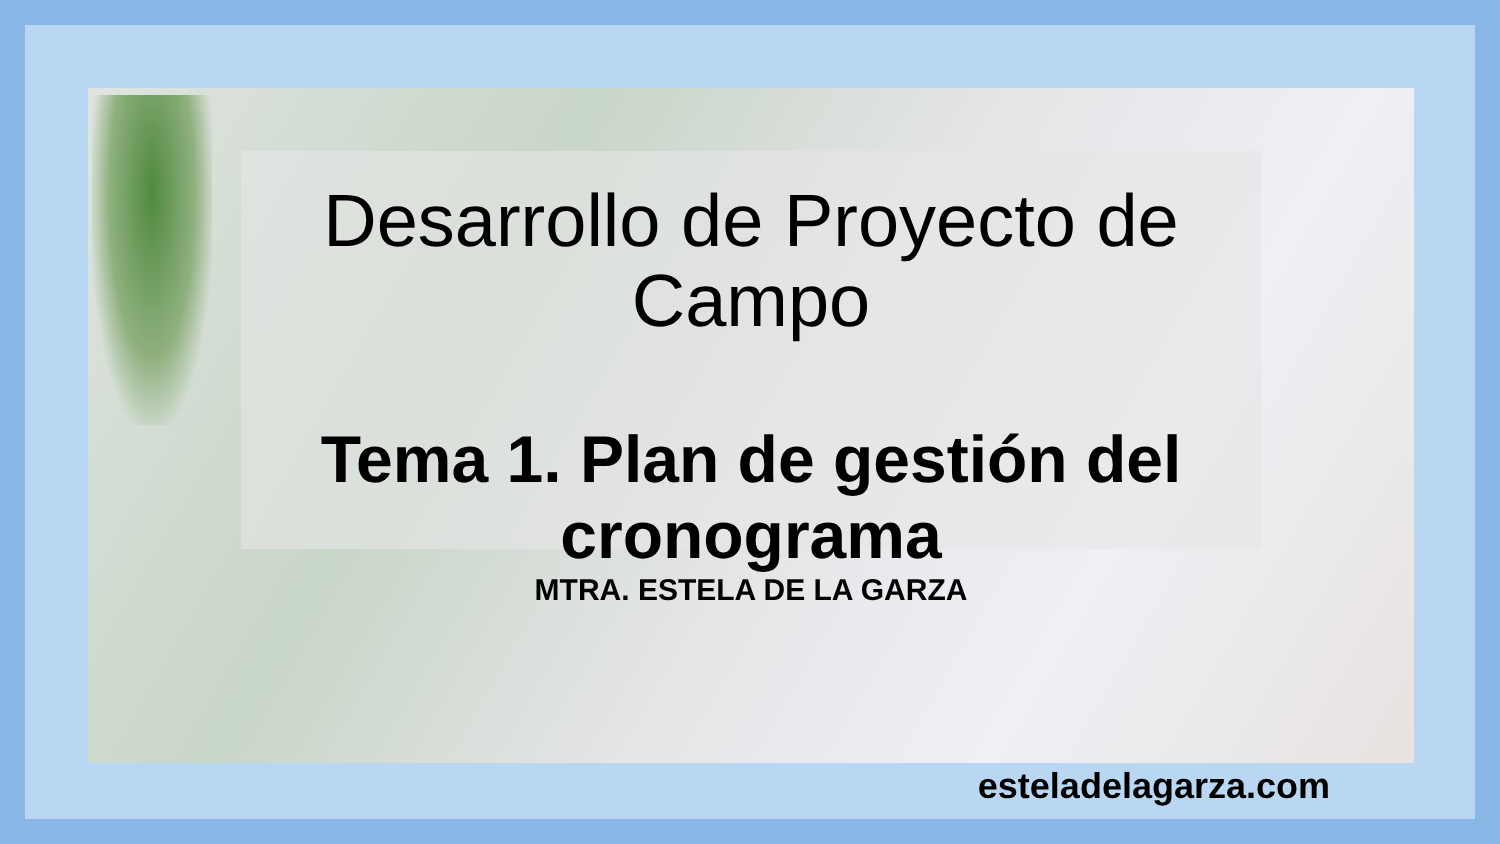Desarrollo de Proyecto de Campo
Tema 1. Plan de gestión del cronograma
MTRA. ESTELA DE LA GARZA
esteladelagarza.com